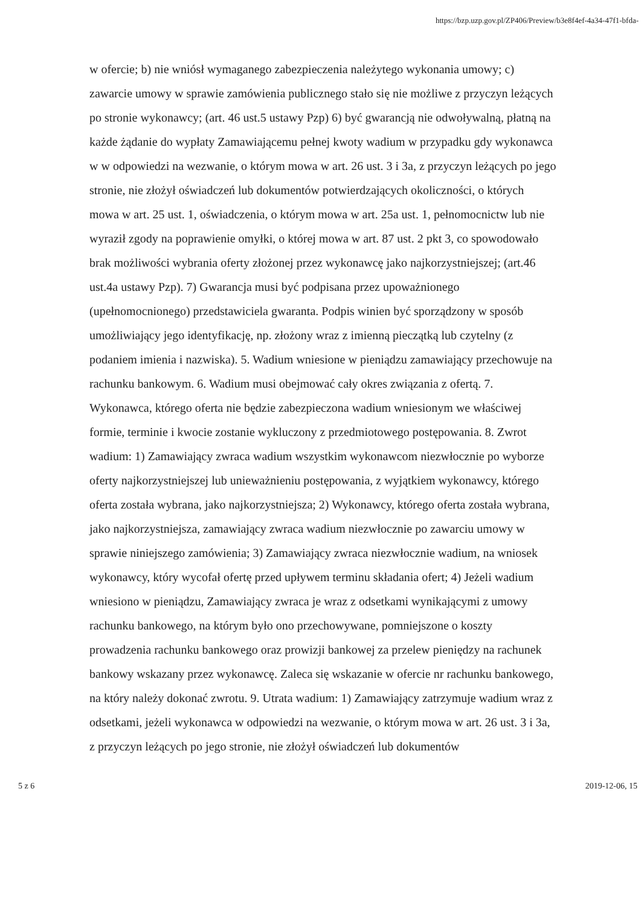https://bzp.uzp.gov.pl/ZP406/Preview/b3e8f4ef-4a34-47f1-bfda-
w ofercie; b) nie wniósł wymaganego zabezpieczenia należytego wykonania umowy; c) zawarcie umowy w sprawie zamówienia publicznego stało się nie możliwe z przyczyn leżących po stronie wykonawcy; (art. 46 ust.5 ustawy Pzp) 6) być gwarancją nie odwoływalną, płatną na każde żądanie do wypłaty Zamawiającemu pełnej kwoty wadium w przypadku gdy wykonawca w w odpowiedzi na wezwanie, o którym mowa w art. 26 ust. 3 i 3a, z przyczyn leżących po jego stronie, nie złożył oświadczeń lub dokumentów potwierdzających okoliczności, o których mowa w art. 25 ust. 1, oświadczenia, o którym mowa w art. 25a ust. 1, pełnomocnictw lub nie wyraził zgody na poprawienie omyłki, o której mowa w art. 87 ust. 2 pkt 3, co spowodowało brak możliwości wybrania oferty złożonej przez wykonawcę jako najkorzystniejszej; (art.46 ust.4a ustawy Pzp). 7) Gwarancja musi być podpisana przez upoważnionego (upełnomocnionego) przedstawiciela gwaranta. Podpis winien być sporządzony w sposób umożliwiający jego identyfikację, np. złożony wraz z imienną pieczątką lub czytelny (z podaniem imienia i nazwiska). 5. Wadium wniesione w pieniądzu zamawiający przechowuje na rachunku bankowym. 6. Wadium musi obejmować cały okres związania z ofertą. 7. Wykonawca, którego oferta nie będzie zabezpieczona wadium wniesionym we właściwej formie, terminie i kwocie zostanie wykluczony z przedmiotowego postępowania. 8. Zwrot wadium: 1) Zamawiający zwraca wadium wszystkim wykonawcom niezwłocznie po wyborze oferty najkorzystniejszej lub unieważnieniu postępowania, z wyjątkiem wykonawcy, którego oferta została wybrana, jako najkorzystniejsza; 2) Wykonawcy, którego oferta została wybrana, jako najkorzystniejsza, zamawiający zwraca wadium niezwłocznie po zawarciu umowy w sprawie niniejszego zamówienia; 3) Zamawiający zwraca niezwłocznie wadium, na wniosek wykonawcy, który wycofał ofertę przed upływem terminu składania ofert; 4) Jeżeli wadium wniesiono w pieniądzu, Zamawiający zwraca je wraz z odsetkami wynikającymi z umowy rachunku bankowego, na którym było ono przechowywane, pomniejszone o koszty prowadzenia rachunku bankowego oraz prowizji bankowej za przelew pieniędzy na rachunek bankowy wskazany przez wykonawcę. Zaleca się wskazanie w ofercie nr rachunku bankowego, na który należy dokonać zwrotu. 9. Utrata wadium: 1) Zamawiający zatrzymuje wadium wraz z odsetkami, jeżeli wykonawca w odpowiedzi na wezwanie, o którym mowa w art. 26 ust. 3 i 3a, z przyczyn leżących po jego stronie, nie złożył oświadczeń lub dokumentów
5 z 6 2019-12-06, 15